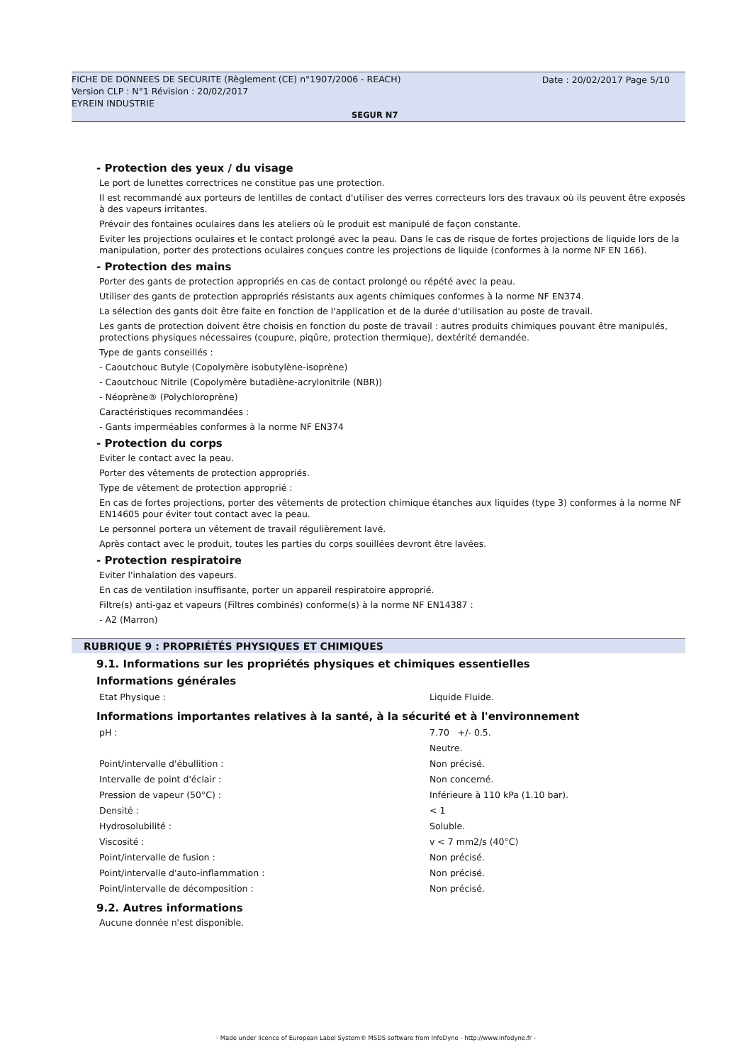FICHE DE DONNEES DE SECURITE (Règlement (CE) n°1907/2006 - REACH)
Version CLP : N°1 Révision : 20/02/2017
EYREIN INDUSTRIE
Date : 20/02/2017 Page 5/10
SEGUR N7
- Protection des yeux / du visage
Le port de lunettes correctrices ne constitue pas une protection.
Il est recommandé aux porteurs de lentilles de contact d'utiliser des verres correcteurs lors des travaux où ils peuvent être exposés à des vapeurs irritantes.
Prévoir des fontaines oculaires dans les ateliers où le produit est manipulé de façon constante.
Eviter les projections oculaires et le contact prolongé avec la peau. Dans le cas de risque de fortes projections de liquide lors de la manipulation, porter des protections oculaires conçues contre les projections de liquide (conformes à la norme NF EN 166).
- Protection des mains
Porter des gants de protection appropriés en cas de contact prolongé ou répété avec la peau.
Utiliser des gants de protection appropriés résistants aux agents chimiques conformes à la norme NF EN374.
La sélection des gants doit être faite en fonction de l'application et de la durée d'utilisation au poste de travail.
Les gants de protection doivent être choisis en fonction du poste de travail : autres produits chimiques pouvant être manipulés, protections physiques nécessaires (coupure, piqûre, protection thermique), dextérité demandée.
Type de gants conseillés :
- Caoutchouc Butyle (Copolymère isobutylène-isoprène)
- Caoutchouc Nitrile (Copolymère butadiène-acrylonitrile (NBR))
- Néoprène® (Polychloroprène)
Caractéristiques recommandées :
- Gants imperméables conformes à la norme NF EN374
- Protection du corps
Eviter le contact avec la peau.
Porter des vêtements de protection appropriés.
Type de vêtement de protection approprié :
En cas de fortes projections, porter des vêtements de protection chimique étanches aux liquides (type 3) conformes à la norme NF EN14605 pour éviter tout contact avec la peau.
Le personnel portera un vêtement de travail régulièrement lavé.
Après contact avec le produit, toutes les parties du corps souillées devront être lavées.
- Protection respiratoire
Eviter l'inhalation des vapeurs.
En cas de ventilation insuffisante, porter un appareil respiratoire approprié.
Filtre(s) anti-gaz et vapeurs (Filtres combinés) conforme(s) à la norme NF EN14387 :
- A2 (Marron)
RUBRIQUE 9 : PROPRIÉTÉS PHYSIQUES ET CHIMIQUES
9.1. Informations sur les propriétés physiques et chimiques essentielles
Informations générales
| Etat Physique : | Liquide Fluide. |
Informations importantes relatives à la santé, à la sécurité et à l'environnement
| pH : | 7.70 +/- 0.5. |
| | Neutre. |
| Point/intervalle d'ébullition : | Non précisé. |
| Intervalle de point d'éclair : | Non concerné. |
| Pression de vapeur (50°C) : | Inférieure à 110 kPa (1.10 bar). |
| Densité : | < 1 |
| Hydrosolubilité : | Soluble. |
| Viscosité : | v < 7 mm2/s (40°C) |
| Point/intervalle de fusion : | Non précisé. |
| Point/intervalle d'auto-inflammation : | Non précisé. |
| Point/intervalle de décomposition : | Non précisé. |
9.2. Autres informations
Aucune donnée n'est disponible.
- Made under licence of European Label System® MSDS software from InfoDyne - http://www.infodyne.fr -